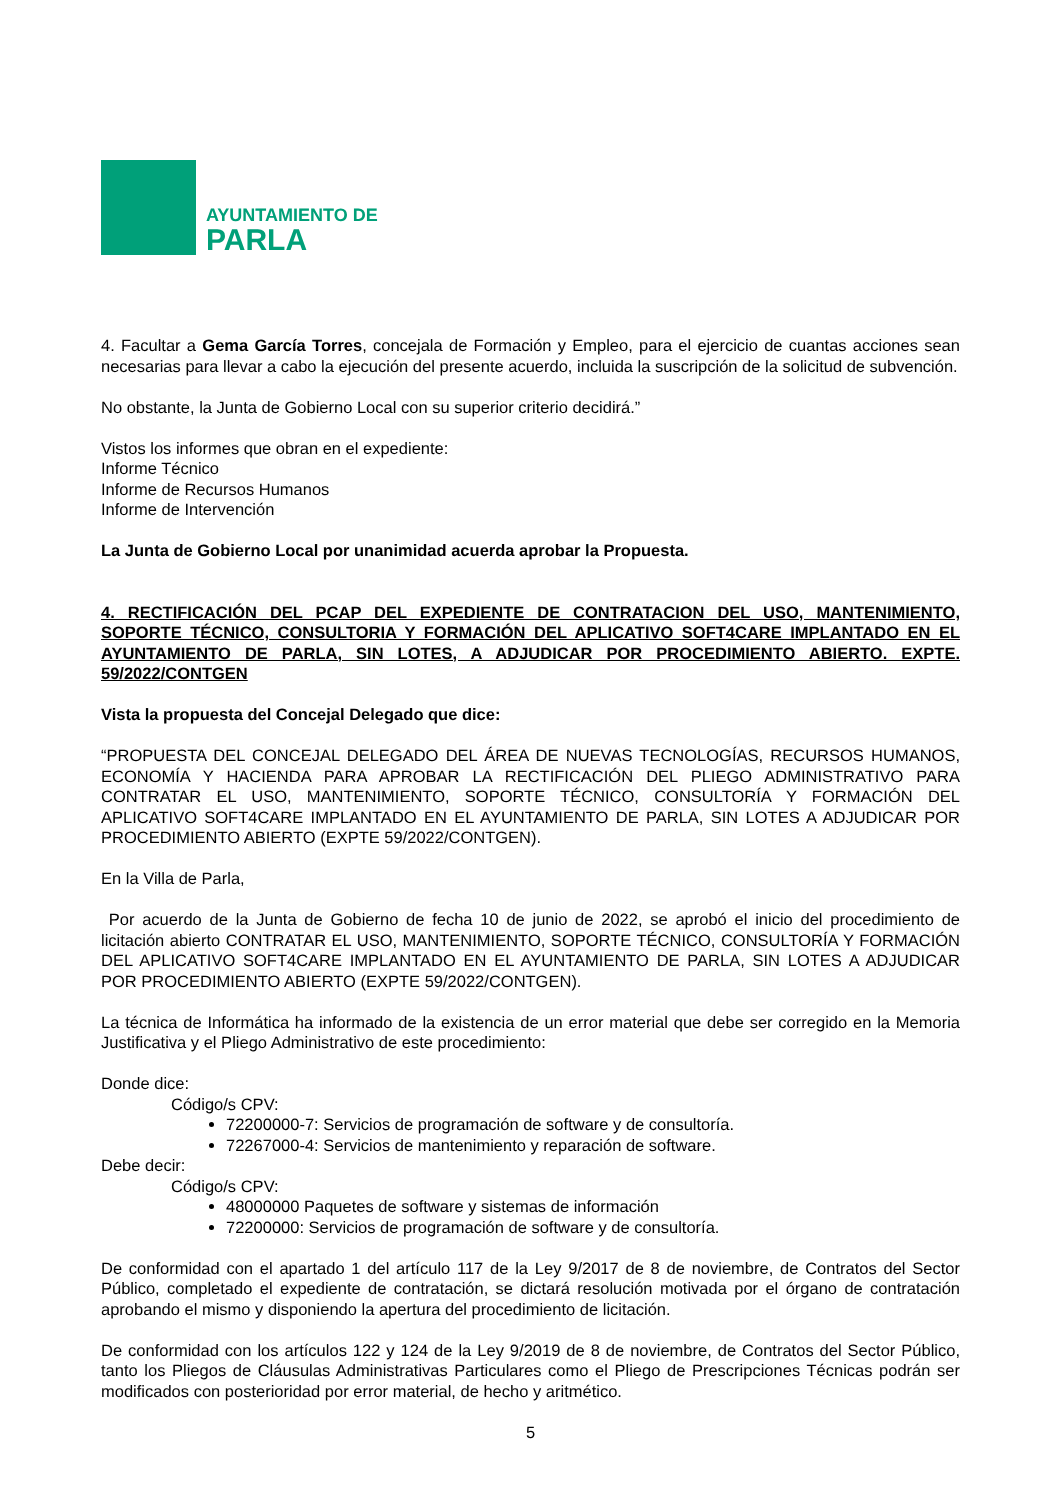AYUNTAMIENTO DE
PARLA
4. Facultar a Gema García Torres, concejala de Formación y Empleo, para el ejercicio de cuantas acciones sean necesarias para llevar a cabo la ejecución del presente acuerdo, incluida la suscripción de la solicitud de subvención.
No obstante, la Junta de Gobierno Local con su superior criterio decidirá.”
Vistos los informes que obran en el expediente:
Informe Técnico
Informe de Recursos Humanos
Informe de Intervención
La Junta de Gobierno Local por unanimidad acuerda aprobar la Propuesta.
4. RECTIFICACIÓN DEL PCAP DEL EXPEDIENTE DE CONTRATACION DEL USO, MANTENIMIENTO, SOPORTE TÉCNICO, CONSULTORIA Y FORMACIÓN DEL APLICATIVO SOFT4CARE IMPLANTADO EN EL AYUNTAMIENTO DE PARLA, SIN LOTES, A ADJUDICAR POR PROCEDIMIENTO ABIERTO. EXPTE. 59/2022/CONTGEN
Vista la propuesta del Concejal Delegado que dice:
“PROPUESTA DEL CONCEJAL DELEGADO DEL ÁREA DE NUEVAS TECNOLOGÍAS, RECURSOS HUMANOS, ECONOMÍA Y HACIENDA PARA APROBAR LA RECTIFICACIÓN DEL PLIEGO ADMINISTRATIVO PARA CONTRATAR EL USO, MANTENIMIENTO, SOPORTE TÉCNICO, CONSULTORÍA Y FORMACIÓN DEL APLICATIVO SOFT4CARE IMPLANTADO EN EL AYUNTAMIENTO DE PARLA, SIN LOTES A ADJUDICAR POR PROCEDIMIENTO ABIERTO (EXPTE 59/2022/CONTGEN).
En la Villa de Parla,
Por acuerdo de la Junta de Gobierno de fecha 10 de junio de 2022, se aprobó el inicio del procedimiento de licitación abierto CONTRATAR EL USO, MANTENIMIENTO, SOPORTE TÉCNICO, CONSULTORÍA Y FORMACIÓN DEL APLICATIVO SOFT4CARE IMPLANTADO EN EL AYUNTAMIENTO DE PARLA, SIN LOTES A ADJUDICAR POR PROCEDIMIENTO ABIERTO (EXPTE 59/2022/CONTGEN).
La técnica de Informática ha informado de la existencia de un error material que debe ser corregido en la Memoria Justificativa y el Pliego Administrativo de este procedimiento:
Donde dice:
Código/s CPV:
72200000-7: Servicios de programación de software y de consultoría.
72267000-4: Servicios de mantenimiento y reparación de software.
Debe decir:
Código/s CPV:
48000000 Paquetes de software y sistemas de información
72200000: Servicios de programación de software y de consultoría.
De conformidad con el apartado 1 del artículo 117 de la Ley 9/2017 de 8 de noviembre, de Contratos del Sector Público, completado el expediente de contratación, se dictará resolución motivada por el órgano de contratación aprobando el mismo y disponiendo la apertura del procedimiento de licitación.
De conformidad con los artículos 122 y 124 de la Ley 9/2019 de 8 de noviembre, de Contratos del Sector Público, tanto los Pliegos de Cláusulas Administrativas Particulares como el Pliego de Prescripciones Técnicas podrán ser modificados con posterioridad por error material, de hecho y aritmético.
5